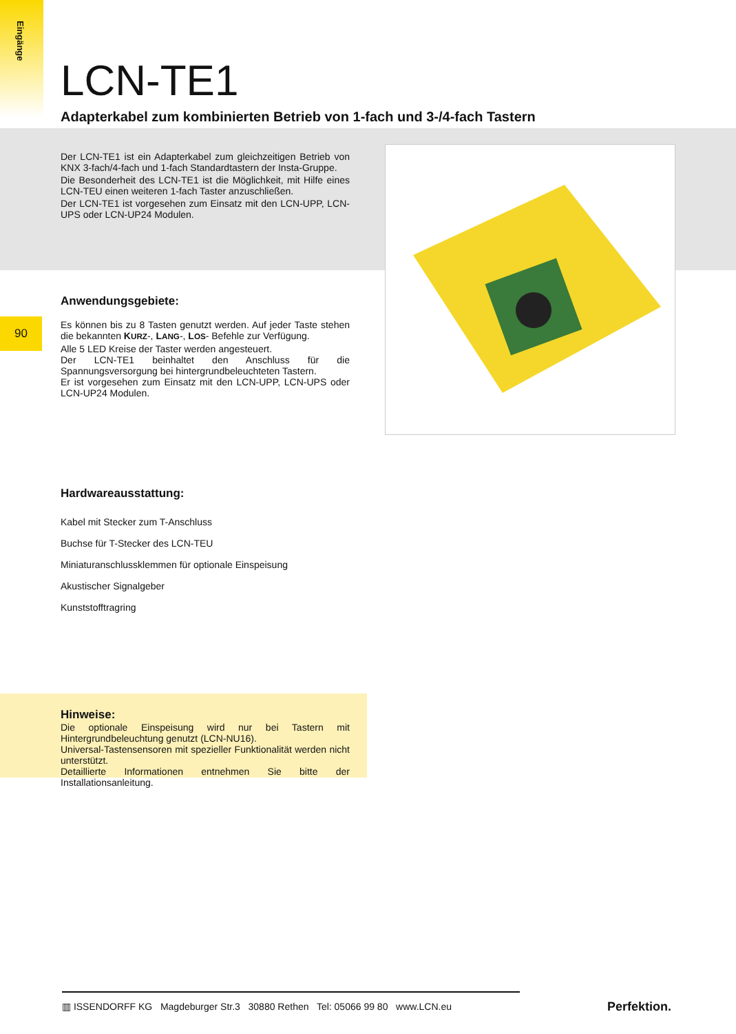Eingänge
90
LCN-TE1
Adapterkabel zum kombinierten Betrieb von 1-fach und 3-/4-fach Tastern
Der LCN-TE1 ist ein Adapterkabel zum gleichzeitigen Betrieb von KNX 3-fach/4-fach und 1-fach Standardtastern der Insta-Gruppe.
Die Besonderheit des LCN-TE1 ist die Möglichkeit, mit Hilfe eines LCN-TEU einen weiteren 1-fach Taster anzuschließen.
Der LCN-TE1 ist vorgesehen zum Einsatz mit den LCN-UPP, LCN-UPS oder LCN-UP24 Modulen.
Anwendungsgebiete:
Es können bis zu 8 Tasten genutzt werden. Auf jeder Taste stehen die bekannten KURZ-, LANG-, LOS- Befehle zur Verfügung.
Alle 5 LED Kreise der Taster werden angesteuert.
Der LCN-TE1 beinhaltet den Anschluss für die Spannungsversorgung bei hintergrundbeleuchteten Tastern.
Er ist vorgesehen zum Einsatz mit den LCN-UPP, LCN-UPS oder LCN-UP24 Modulen.
Hardwareausstattung:
Kabel mit Stecker zum T-Anschluss
Buchse für T-Stecker des LCN-TEU
Miniaturanschlussklemmen für optionale Einspeisung
Akustischer Signalgeber
Kunststofftragring
Hinweise:
Die optionale Einspeisung wird nur bei Tastern mit Hintergrundbeleuchtung genutzt (LCN-NU16).
Universal-Tastensensoren mit spezieller Funktionalität werden nicht unterstützt.
Detaillierte Informationen entnehmen Sie bitte der Installationsanleitung.
▥ ISSENDORFF KG Magdeburger Str.3 30880 Rethen Tel: 05066 99 80 www.LCN.eu
Perfektion.